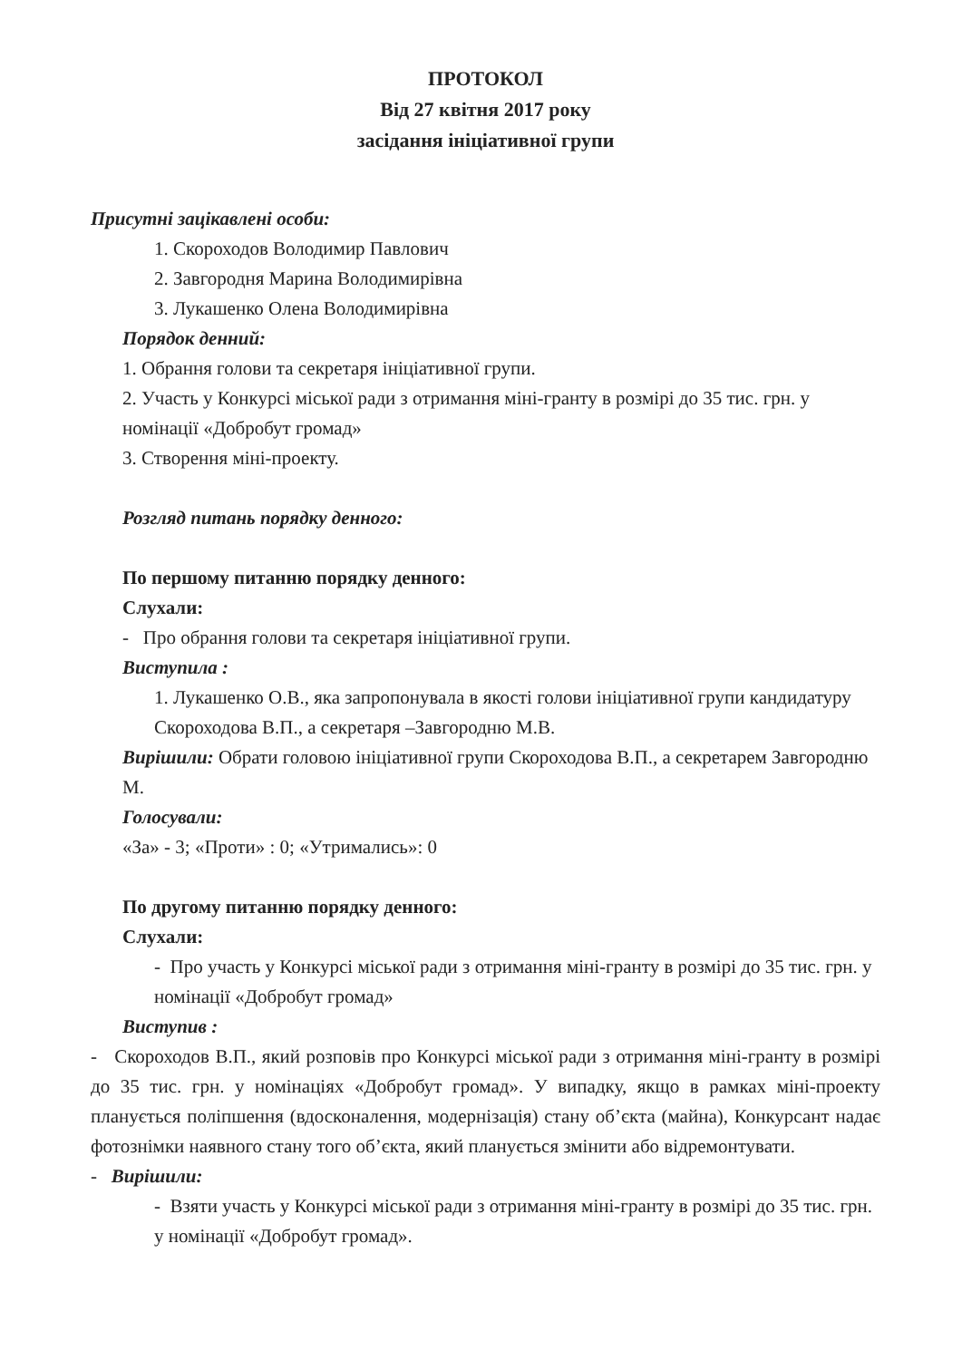ПРОТОКОЛ
Від 27 квітня 2017 року
засідання ініціативної групи
Присутні зацікавлені особи:
1. Скороходов Володимир Павлович
2. Завгородня Марина Володимирівна
3. Лукашенко Олена Володимирівна
Порядок денний:
1. Обрання голови та секретаря ініціативної групи.
2. Участь у Конкурсі міської ради з отримання міні-гранту в розмірі до 35 тис. грн. у номінації «Добробут громад»
3. Створення міні-проекту.
Розгляд питань порядку денного:
По першому питанню порядку денного:
Слухали:
- Про обрання голови та секретаря ініціативної групи.
Виступила :
1. Лукашенко О.В., яка запропонувала в якості голови ініціативної групи кандидатуру Скороходова В.П., а секретаря –Завгородню М.В.
Вирішили: Обрати головою ініціативної групи Скороходова В.П., а секретарем Завгородню М.
Голосували:
«За» - 3; «Проти» : 0; «Утримались»: 0
По другому питанню порядку денного:
Слухали:
- Про участь у Конкурсі міської ради з отримання міні-гранту в розмірі до 35 тис. грн. у номінації «Добробут громад»
Виступив :
- Скороходов В.П., який розповів про Конкурсі міської ради з отримання міні-гранту в розмірі до 35 тис. грн. у номінаціях «Добробут громад». У випадку, якщо в рамках міні-проекту планується поліпшення (вдосконалення, модернізація) стану об’єкта (майна), Конкурсант надає фотознімки наявного стану того об’єкта, який планується змінити або відремонтувати.
- Вирішили:
- Взяти участь у Конкурсі міської ради з отримання міні-гранту в розмірі до 35 тис. грн. у номінації «Добробут громад».